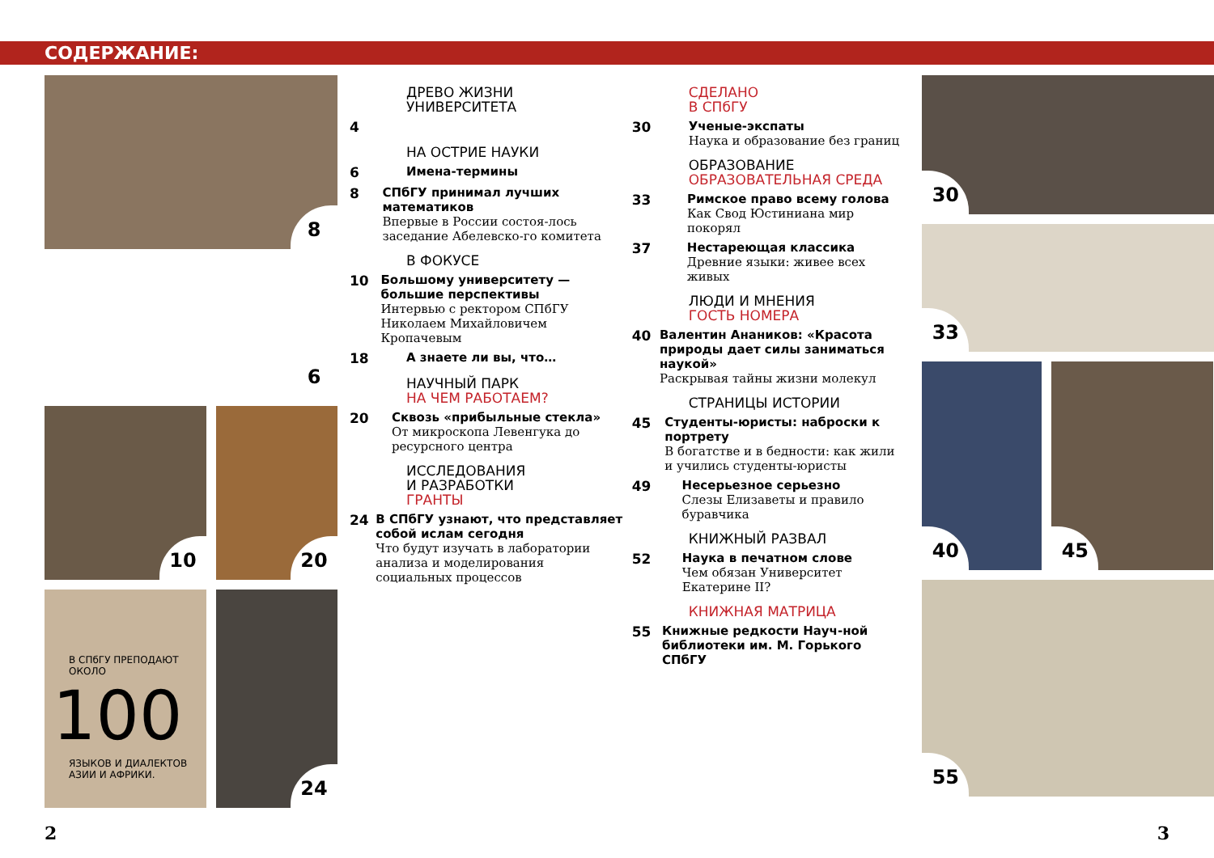СОДЕРЖАНИЕ:
8
6
10
20
В СПбГУ ПРЕПОДАЮТ ОКОЛО
100
ЯЗЫКОВ И ДИАЛЕКТОВ АЗИИ И АФРИКИ.
24
ДРЕВО ЖИЗНИ
УНИВЕРСИТЕТА
4
НА ОСТРИЕ НАУКИ
6
Имена-термины
8
СПбГУ принимал лучших математиков
Впервые в России состоя-лось заседание Абелевско-го комитета
В ФОКУСЕ
10
Большому университету — большие перспективы
Интервью с ректором СПбГУ Николаем Михайловичем Кропачевым
18
А знаете ли вы, что…
НАУЧНЫЙ ПАРК
НА ЧЕМ РАБОТАЕМ?
20
Сквозь «прибыльные стекла»
От микроскопа Левенгука до ресурсного центра
ИССЛЕДОВАНИЯ
И РАЗРАБОТКИ
ГРАНТЫ
24
В СПбГУ узнают, что представляет собой ислам сегодня
Что будут изучать в лаборатории анализа и моделирования социальных процессов
СДЕЛАНО
В СПбГУ
30
Ученые-экспаты
Наука и образование без границ
ОБРАЗОВАНИЕ
ОБРАЗОВАТЕЛЬНАЯ СРЕДА
33
Римское право всему голова
Как Свод Юстиниана мир покорял
37
Нестареющая классика
Древние языки: живее всех живых
ЛЮДИ И МНЕНИЯ
ГОСТЬ НОМЕРА
40
Валентин Анаников: «Красота природы дает силы заниматься наукой»
Раскрывая тайны жизни молекул
СТРАНИЦЫ ИСТОРИИ
45
Студенты-юристы: наброски к портрету
В богатстве и в бедности: как жили и учились студенты-юристы
49
Несерьезное серьезно
Слезы Елизаветы и правило буравчика
КНИЖНЫЙ РАЗВАЛ
52
Наука в печатном слове
Чем обязан Университет Екатерине II?
КНИЖНАЯ МАТРИЦА
55
Книжные редкости Науч-ной библиотеки им. М. Горького СПбГУ
30
33
40
45
55
2 3